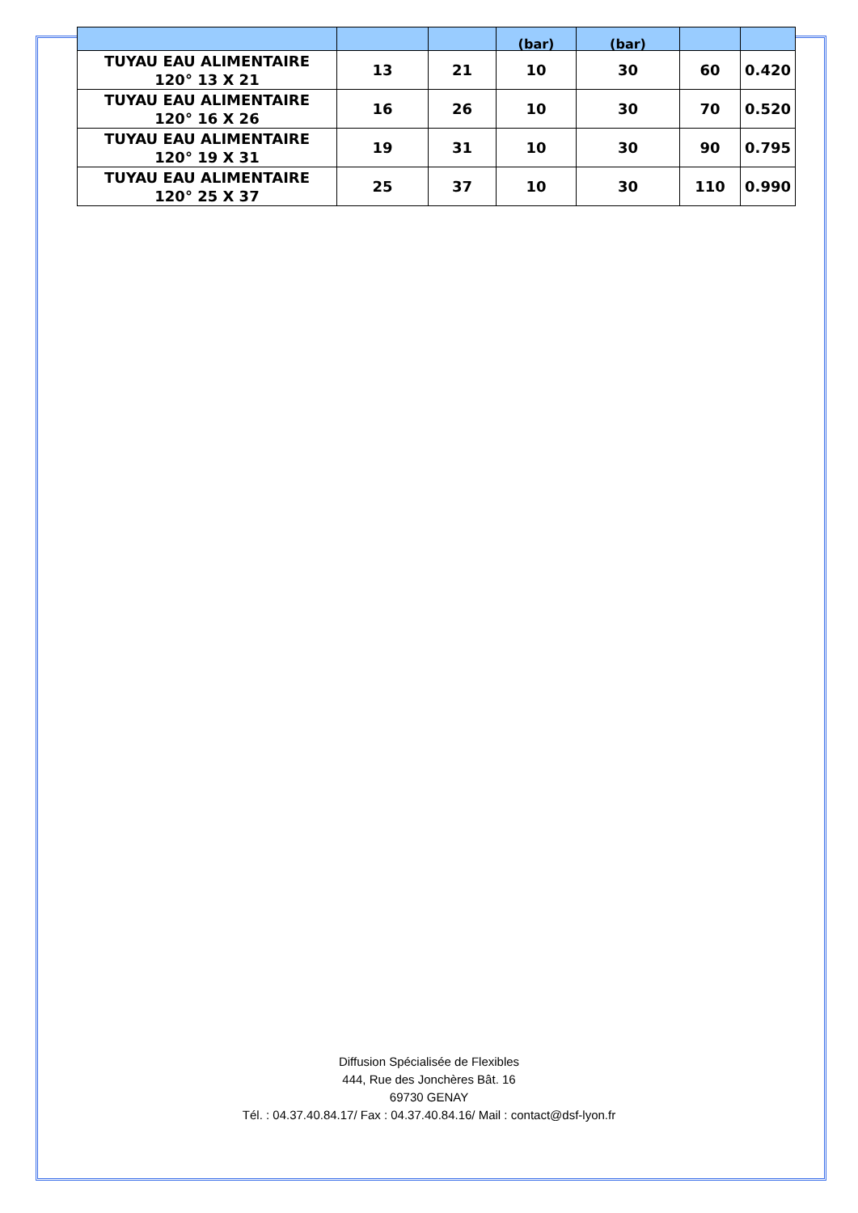| | | | (bar) | (bar) | | |
| --- | --- | --- | --- | --- | --- | --- |
| TUYAU EAU ALIMENTAIRE 120° 13 X 21 | 13 | 21 | 10 | 30 | 60 | 0.420 |
| TUYAU EAU ALIMENTAIRE 120° 16 X 26 | 16 | 26 | 10 | 30 | 70 | 0.520 |
| TUYAU EAU ALIMENTAIRE 120° 19 X 31 | 19 | 31 | 10 | 30 | 90 | 0.795 |
| TUYAU EAU ALIMENTAIRE 120° 25 X 37 | 25 | 37 | 10 | 30 | 110 | 0.990 |
Diffusion Spécialisée de Flexibles
444, Rue des Jonchères Bât. 16
69730 GENAY
Tél. : 04.37.40.84.17/ Fax : 04.37.40.84.16/ Mail : contact@dsf-lyon.fr